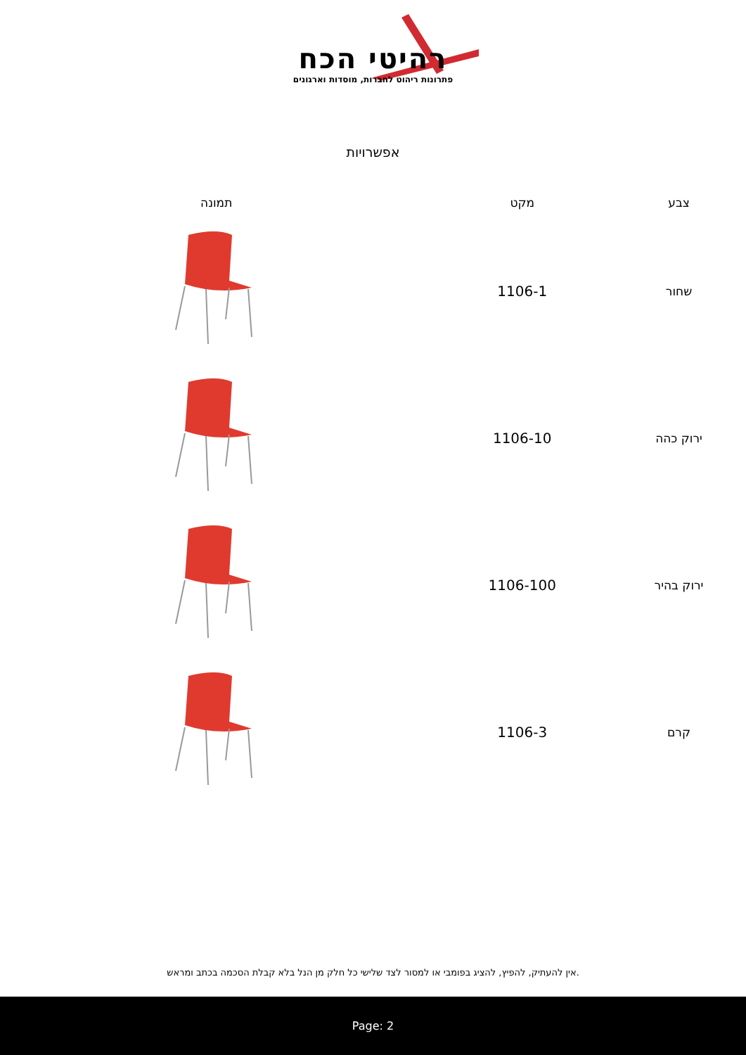רהיטי הכח
פתרונות ריהוט לחברות, מוסדות וארגונים
אפשרויות
| צבע | מקט | תמונה |
| --- | --- | --- |
| שחור | 1106-1 | |
| ירוק כהה | 1106-10 | |
| ירוק בהיר | 1106-100 | |
| קרם | 1106-3 | |
.אין להעתיק, להפיץ, להציג בפומבי או למסור לצד שלישי כל חלק מן הנל בלא קבלת הסכמה בכתב ומראש
Page: 2